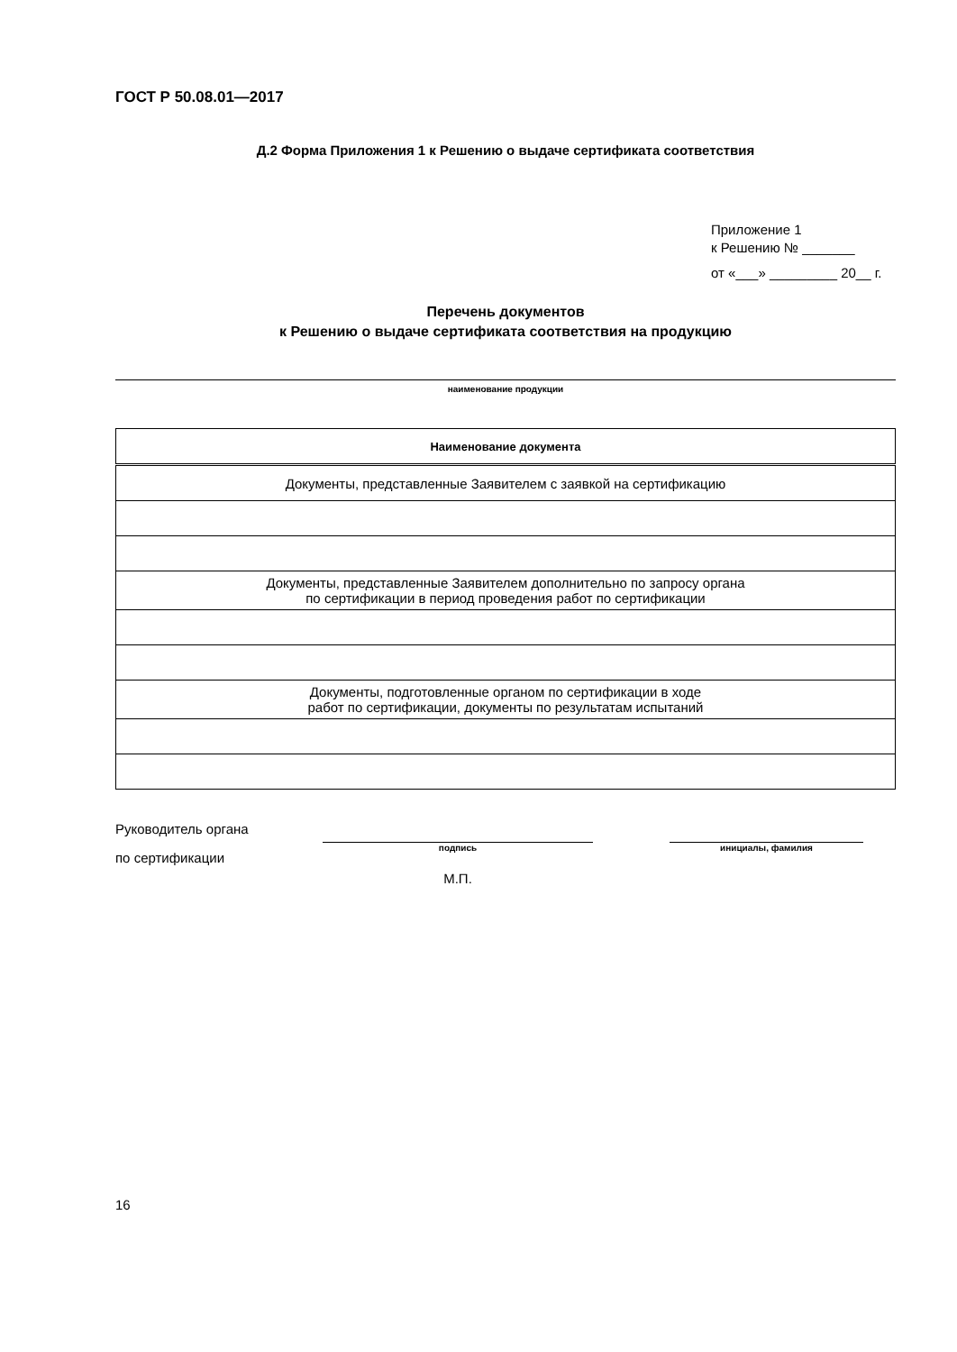ГОСТ Р 50.08.01—2017
Д.2 Форма Приложения 1 к Решению о выдаче сертификата соответствия
Приложение 1
к Решению № _______
от «___» _________ 20__ г.
Перечень документов
к Решению о выдаче сертификата соответствия на продукцию
наименование продукции
| Наименование документа |
| --- |
| Документы, представленные Заявителем с заявкой на сертификацию |
| Документы, представленные Заявителем дополнительно по запросу органа по сертификации в период проведения работ по сертификации |
| Документы, подготовленные органом по сертификации в ходе работ по сертификации, документы по результатам испытаний |
Руководитель органа
по сертификации
подпись
М.П.
инициалы, фамилия
16